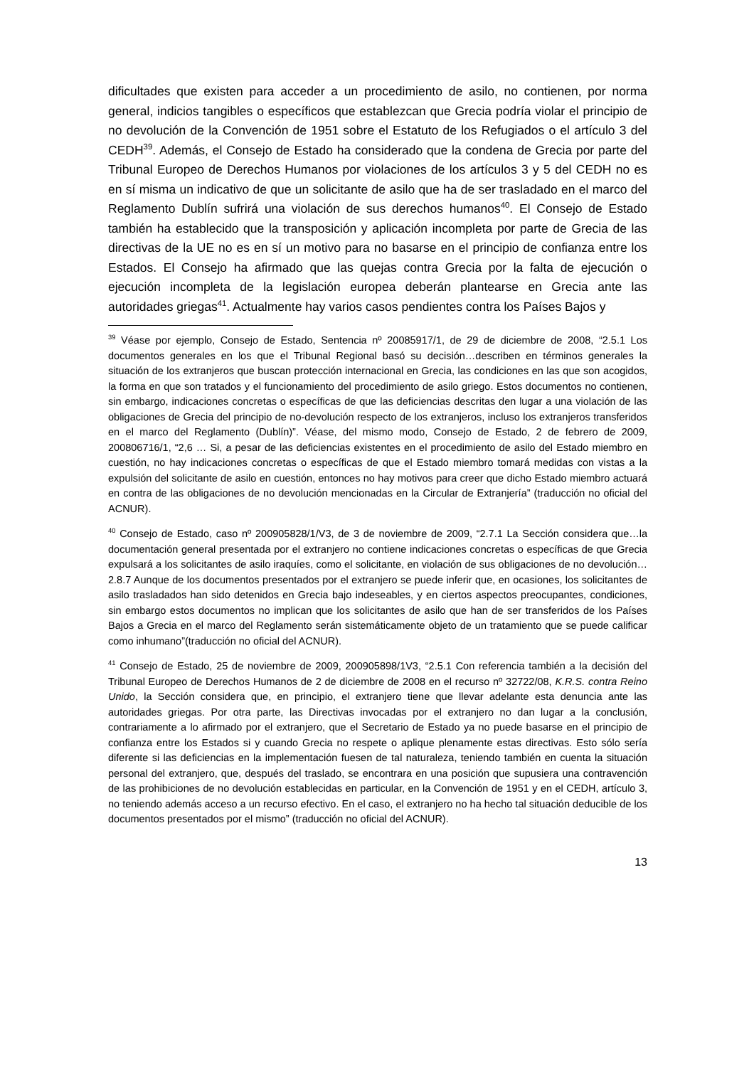dificultades que existen para acceder a un procedimiento de asilo, no contienen, por norma general, indicios tangibles o específicos que establezcan que Grecia podría violar el principio de no devolución de la Convención de 1951 sobre el Estatuto de los Refugiados o el artículo 3 del CEDH<sup>39</sup>. Además, el Consejo de Estado ha considerado que la condena de Grecia por parte del Tribunal Europeo de Derechos Humanos por violaciones de los artículos 3 y 5 del CEDH no es en sí misma un indicativo de que un solicitante de asilo que ha de ser trasladado en el marco del Reglamento Dublín sufrirá una violación de sus derechos humanos<sup>40</sup>. El Consejo de Estado también ha establecido que la transposición y aplicación incompleta por parte de Grecia de las directivas de la UE no es en sí un motivo para no basarse en el principio de confianza entre los Estados. El Consejo ha afirmado que las quejas contra Grecia por la falta de ejecución o ejecución incompleta de la legislación europea deberán plantearse en Grecia ante las autoridades griegas<sup>41</sup>. Actualmente hay varios casos pendientes contra los Países Bajos y
<sup>39</sup> Véase por ejemplo, Consejo de Estado, Sentencia nº 20085917/1, de 29 de diciembre de 2008, “2.5.1 Los documentos generales en los que el Tribunal Regional basó su decisión…describen en términos generales la situación de los extranjeros que buscan protección internacional en Grecia, las condiciones en las que son acogidos, la forma en que son tratados y el funcionamiento del procedimiento de asilo griego. Estos documentos no contienen, sin embargo, indicaciones concretas o específicas de que las deficiencias descritas den lugar a una violación de las obligaciones de Grecia del principio de no-devolución respecto de los extranjeros, incluso los extranjeros transferidos en el marco del Reglamento (Dublín)”. Véase, del mismo modo, Consejo de Estado, 2 de febrero de 2009, 200806716/1, “2,6 … Si, a pesar de las deficiencias existentes en el procedimiento de asilo del Estado miembro en cuestión, no hay indicaciones concretas o específicas de que el Estado miembro tomará medidas con vistas a la expulsión del solicitante de asilo en cuestión, entonces no hay motivos para creer que dicho Estado miembro actuará en contra de las obligaciones de no devolución mencionadas en la Circular de Extranjería” (traducción no oficial del ACNUR).
<sup>40</sup> Consejo de Estado, caso nº 200905828/1/V3, de 3 de noviembre de 2009, “2.7.1 La Sección considera que…la documentación general presentada por el extranjero no contiene indicaciones concretas o específicas de que Grecia expulsará a los solicitantes de asilo iraquíes, como el solicitante, en violación de sus obligaciones de no devolución… 2.8.7 Aunque de los documentos presentados por el extranjero se puede inferir que, en ocasiones, los solicitantes de asilo trasladados han sido detenidos en Grecia bajo indeseables, y en ciertos aspectos preocupantes, condiciones, sin embargo estos documentos no implican que los solicitantes de asilo que han de ser transferidos de los Países Bajos a Grecia en el marco del Reglamento serán sistemáticamente objeto de un tratamiento que se puede calificar como inhumano”(traducción no oficial del ACNUR).
<sup>41</sup> Consejo de Estado, 25 de noviembre de 2009, 200905898/1V3, “2.5.1 Con referencia también a la decisión del Tribunal Europeo de Derechos Humanos de 2 de diciembre de 2008 en el recurso nº 32722/08, K.R.S. contra Reino Unido, la Sección considera que, en principio, el extranjero tiene que llevar adelante esta denuncia ante las autoridades griegas. Por otra parte, las Directivas invocadas por el extranjero no dan lugar a la conclusión, contrariamente a lo afirmado por el extranjero, que el Secretario de Estado ya no puede basarse en el principio de confianza entre los Estados si y cuando Grecia no respete o aplique plenamente estas directivas. Esto sólo sería diferente si las deficiencias en la implementación fuesen de tal naturaleza, teniendo también en cuenta la situación personal del extranjero, que, después del traslado, se encontrara en una posición que supusiera una contravención de las prohibiciones de no devolución establecidas en particular, en la Convención de 1951 y en el CEDH, artículo 3, no teniendo además acceso a un recurso efectivo. En el caso, el extranjero no ha hecho tal situación deducible de los documentos presentados por el mismo” (traducción no oficial del ACNUR).
13